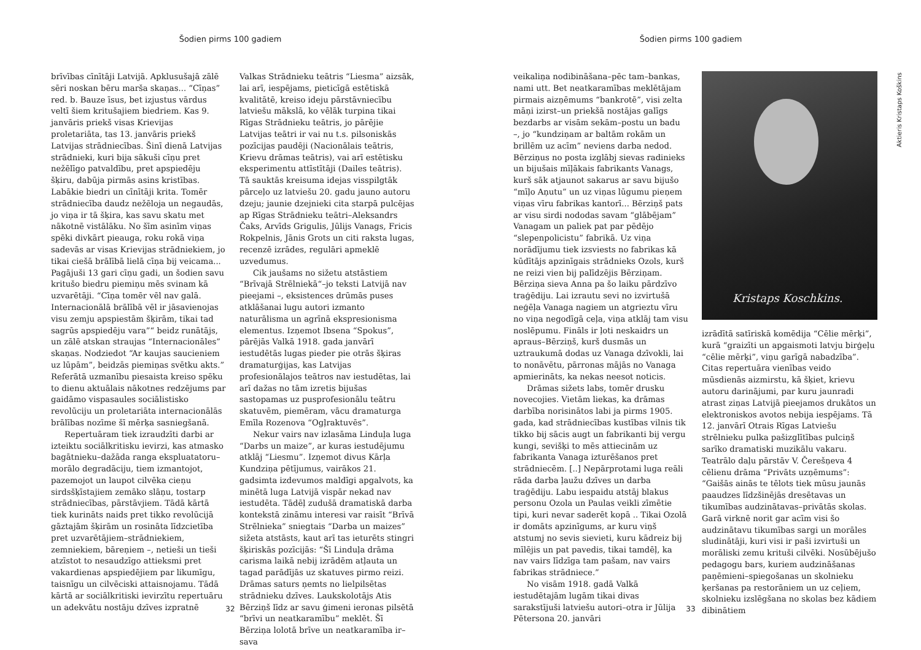Šodien pirms 100 gadiem
brīvības cīnītāji Latvijā. Apklusušajā zālē sēri noskan bēru marša skaņas... “Cīņas” red. b. Bauze īsus, bet izjustus vārdus veltī šiem kritušajiem biedriem. Kas 9. janvāris priekš visas Krievijas proletariāta, tas 13. janvāris priekš Latvijas strādniecības. Šinī dienā Latvijas strādnieki, kuri bija sākuši cīņu pret nežēlīgo patvaldību, pret apspiedēju šķiru, dabūja pirmās asins kristības. Labākie biedri un cīnītāji krita. Tomēr strādniecība daudz nežēloja un negaudās, jo viņa ir tā šķira, kas savu skatu met nākotnē vistālāku. No šīm asinīm viņas spēki divkārt pieauga, roku rokā viņa sadevās ar visas Krievijas strādniekiem, jo tikai ciešā brālībā lielā cīņa bij veicama... Pagājuši 13 gari cīņu gadi, un šodien savu kritušo biedru piemiņu mēs svinam kā uzvarētāji. “Cīņa tomēr vēl nav galā. Internacionālā brālībā vēl ir jāsavienojas visu zemju apspiestām šķirām, tikai tad sagrūs apspiedēju vara”“ beidz runātājs, un zālē atskan straujas “Internacionāles” skaņas. Nodziedot “Ar kaujas saucieniem uz lūpām”, beidzās piemiņas svētku akts.” Referātā uzmanību piesaista kreiso spēku to dienu aktuālais nākotnes redzējums par gaidāmo vispasaules sociālistisko revolūciju un proletariāta internacionālās brālības nozīme šī mērķa sasniegšanā.
Repertuāram tiek izraudzīti darbi ar izteiktu sociālkritisku ievirzi, kas atmasko bagātnieku–dažāda ranga ekspluatatoru–morālo degradāciju, tiem izmantojot, pazemojot un laupot cilvēka cieņu sirdsšķīstajiem zemāko slāņu, tostarp strādniecības, pārstāvjiem. Tādā kārtā tiek kurināts naids pret tikko revolūcijā gāztajām šķirām un rosināta līdzcietība pret uzvarētājiem–strādniekiem, zemniekiem, bāreņiem –, netieši un tieši atzīstot to nesaudzīgo attieksmi pret vakardienas apspiedējiem par likumīgu, taisnīgu un cilvēciski attaisnojamu. Tādā kārtā ar sociālkritiski ievirzītu repertuāru un adekvātu nostāju dzīves izpratnē
Valkas Strādnieku teātris “Liesma” aizsāk, lai arī, iespējams, pieticīgā estētiskā kvalitātē, kreiso ideju pārstāvniecību latviešu mākslā, ko vēlāk turpina tikai Rīgas Strādnieku teātris, jo pārējie Latvijas teātri ir vai nu t.s. pilsoniskās pozīcijas paudēji (Nacionālais teātris, Krievu drāmas teātris), vai arī estētisku eksperimentu attīstītāji (Dailes teātris). Tā sauktās kreisuma idejas visspilgtāk pārceļo uz latviešu 20. gadu jauno autoru dzeju; jaunie dzejnieki cita starpā pulcējas ap Rīgas Strādnieku teātri–Aleksandrs Čaks, Arvīds Grigulis, Jūlijs Vanags, Fricis Rokpelnis, Jānis Grots un citi raksta lugas, recenzē izrādes, regulāri apmeklē uzvedumus.
Cik jaušams no sižetu atstāstiem “Brīvajā Strēlniekā“–jo teksti Latvijā nav pieejami –, eksistences drūmās puses atklāšanai lugu autori izmanto naturālisma un agrīnā ekspresionisma elementus. Izņemot Ibsena “Spokus”, pārējās Valkā 1918. gada janvārī iestudētās lugas pieder pie otrās šķiras dramaturģijas, kas Latvijas profesionālajos teātros nav iestudētas, lai arī dažas no tām izretis bijušas sastopamas uz pusprofesionālu teātru skatuvēm, piemēram, vācu dramaturga Emīla Rozenova “Ogļraktuvēs”.
Nekur vairs nav izlasāma Linduļa luga “Darbs un maize”, ar kuras iestudējumu atklāj “Liesmu”. Izņemot divus Kārļa Kundziņa pētījumus, vairākos 21. gadsimta izdevumos maldīgi apgalvots, ka minētā luga Latvijā vispār nekad nav iestudēta. Tādēļ zudušā dramatiskā darba kontekstā zināmu interesi var raisīt “Brīvā Strēlnieka” sniegtais “Darba un maizes” sižeta atstāsts, kaut arī tas ieturēts stingri šķiriskās pozīcijās: “Šī Linduļa drāma carisma laikā nebij izrādēm atļauta un tagad parādījās uz skatuves pirmo reizi. Drāmas saturs ņemts no lielpilsētas strādnieku dzīves. Laukskolotājs Atis Bērziņš līdz ar savu ģimeni ieronas pilsētā “brīvi un neatkaramību” meklēt. Šī Bērziņa lolotā brīve un neatkaramība ir–sava
32
Šodien pirms 100 gadiem
Aktieris Kristaps Koškins
veikaliņa nodibināšana–pēc tam–bankas, nami utt. Bet neatkaramības meklētājam pirmais aizņēmums “bankrotē”, visi zelta māņi izirst–un priekšā nostājas galīgs bezdarbs ar visām sekām–postu un badu –, jo “kundziņam ar baltām rokām un brillēm uz acīm” neviens darba nedod. Bērziņus no posta izglābj sievas radinieks un bijušais mīļākais fabrikants Vanags, kurš sāk atjaunot sakarus ar savu bijušo “mīļo Aņutu” un uz viņas lūgumu pieņem viņas vīru fabrikas kantorī... Bērziņš pats ar visu sirdi nododas savam “glābējam” Vanagam un paliek pat par pēdējo “slepenpolicistu” fabrikā. Uz viņa norādījumu tiek izsviests no fabrikas kā kūdītājs apzinīgais strādnieks Ozols, kurš ne reizi vien bij palīdzējis Bērziņam. Bērziņa sieva Anna pa šo laiku pārdzīvo traģēdiju. Lai izrautu sevi no izvirtušā neģēļa Vanaga nagiem un atgrieztu vīru no viņa negodīgā ceļa, viņa atklāj tam visu noslēpumu. Fināls ir ļoti neskaidrs un apraus–Bērziņš, kurš dusmās un uztraukumā dodas uz Vanaga dzīvokli, lai to nonāvētu, pārronas mājās no Vanaga apmierināts, ka nekas neesot noticis.
Drāmas sižets labs, tomēr drusku novecojies. Vietām liekas, ka drāmas darbība norisinātos labi ja pirms 1905. gada, kad strādniecības kustības vilnis tik tikko bij sācis augt un fabrikanti bij vergu kungi, sevišķi to mēs attiecinām uz fabrikanta Vanaga izturēšanos pret strādniecēm. [..] Nepārprotami luga reāli rāda darba ļaužu dzīves un darba traģēdiju. Labu iespaidu atstāj blakus personu Ozola un Paulas veikli zīmētie tipi, kuri nevar saderēt kopā .. Tikai Ozolā ir domāts apzinīgums, ar kuru viņš atstumj no sevis sievieti, kuru kādreiz bij mīlējis un pat pavedis, tikai tamdēļ, ka nav vairs līdzīga tam pašam, nav vairs fabrikas strādniece.”
No visām 1918. gadā Valkā iestudētajām lugām tikai divas sarakstījuši latviešu autori–otra ir Jūlija Pētersona 20. janvāri
Kristaps Koschkins.
izrādītā satīriskā komēdija “Cēlie mērķi”, kurā “graizīti un apgaismoti latvju birģeļu “cēlie mērķi”, viņu garīgā nabadzība”. Citas repertuāra vienības veido mūsdienās aizmirstu, kā šķiet, krievu autoru darinājumi, par kuru jaunradi atrast ziņas Latvijā pieejamos drukātos un elektroniskos avotos nebija iespējams. Tā 12. janvārī Otrais Rīgas Latviešu strēlnieku pulka pašizglītības pulciņš sarīko dramatiski muzikālu vakaru. Teatrālo daļu pārstāv V. Čerešņeva 4 cēlienu drāma “Privāts uzņēmums”: “Gaišās ainās te tēlots tiek mūsu jaunās paaudzes līdzšinējās dresētavas un tikumības audzinātavas–privātās skolas. Garā virknē norit gar acīm visi šo audzinātavu tikumības sargi un morāles sludinātāji, kuri visi ir paši izvirtuši un morāliski zemu krituši cilvēki. Nosūbējušo pedagogu bars, kuriem audzināšanas paņēmieni–spiegošanas un skolnieku ķeršanas pa restorāniem un uz ceļiem, skolnieku izslēgšana no skolas bez kādiem dibinātiem
33